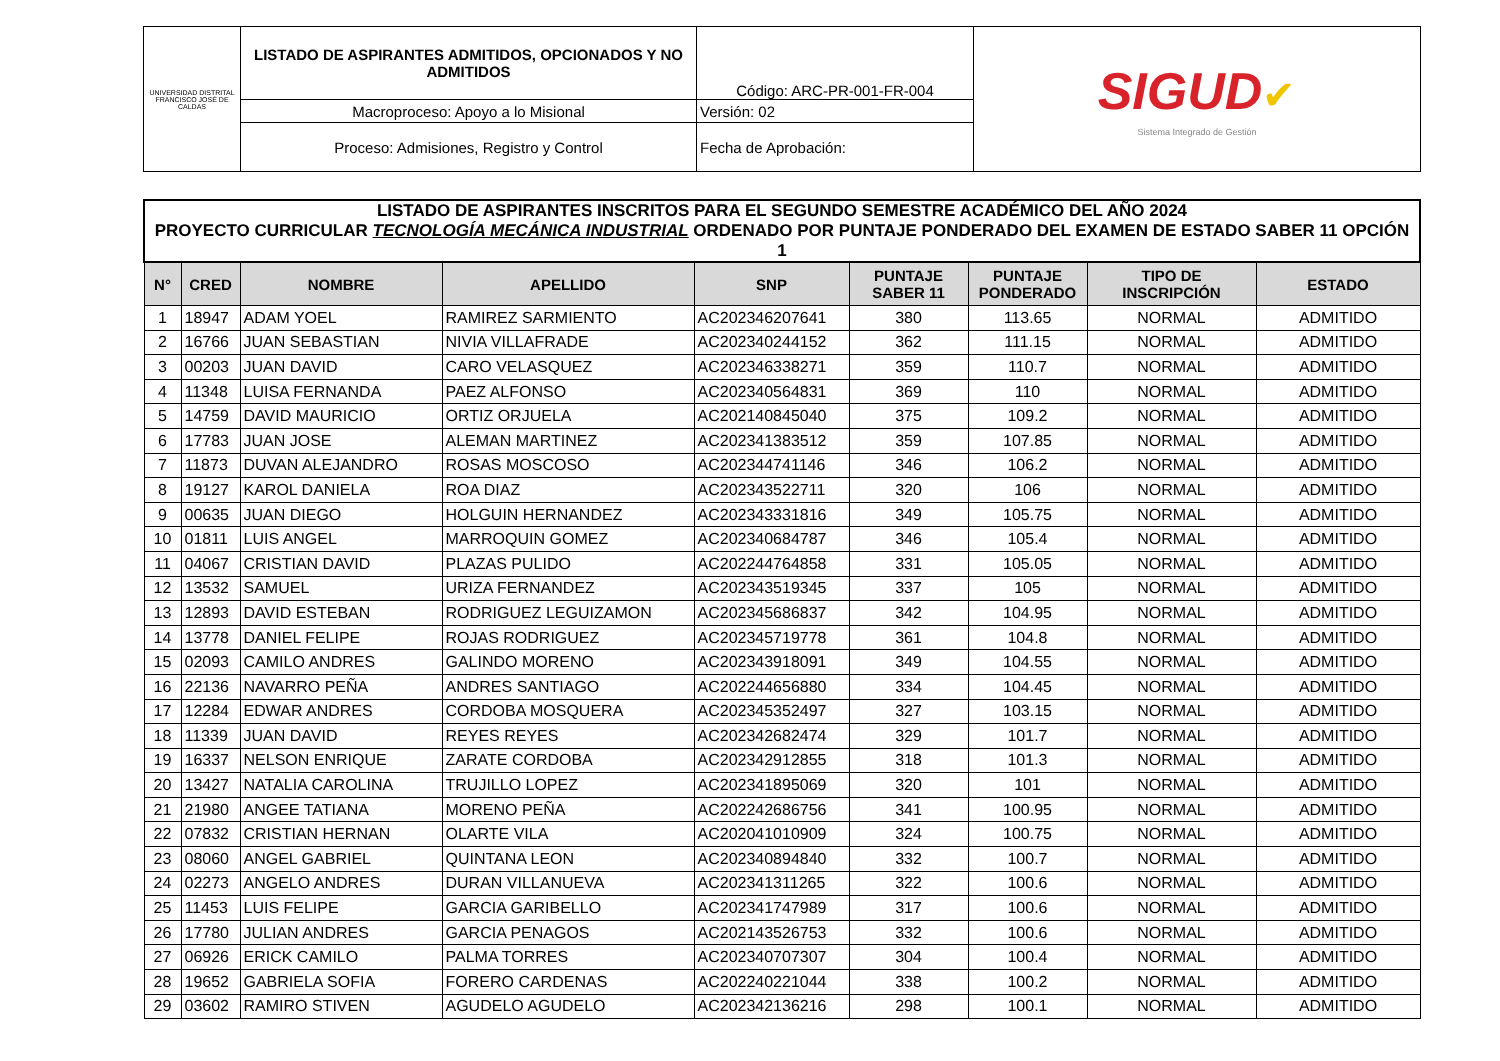| UNIVERSIDAD DISTRITAL FRANCISCO JOSÉ DE CALDAS | LISTADO DE ASPIRANTES ADMITIDOS, OPCIONADOS Y NO ADMITIDOS | Código: ARC-PR-001-FR-004 | SIGUD ✔ Sistema Integrado de Gestión |
| | Macroproceso: Apoyo a lo Misional | Versión: 02 | |
| | Proceso: Admisiones, Registro y Control | Fecha de Aprobación: | |
| LISTADO DE ASPIRANTES INSCRITOS PARA EL SEGUNDO SEMESTRE ACADÉMICO DEL AÑO 2024 PROYECTO CURRICULAR TECNOLOGÍA MECÁNICA INDUSTRIAL ORDENADO POR PUNTAJE PONDERADO DEL EXAMEN DE ESTADO SABER 11 OPCIÓN 1 | | | | | | | | |
| N° | CRED | NOMBRE | APELLIDO | SNP | PUNTAJE SABER 11 | PUNTAJE PONDERADO | TIPO DE INSCRIPCIÓN | ESTADO |
| 1 | 18947 | ADAM YOEL | RAMIREZ SARMIENTO | AC202346207641 | 380 | 113.65 | NORMAL | ADMITIDO |
| 2 | 16766 | JUAN SEBASTIAN | NIVIA VILLAFRADE | AC202340244152 | 362 | 111.15 | NORMAL | ADMITIDO |
| 3 | 00203 | JUAN DAVID | CARO VELASQUEZ | AC202346338271 | 359 | 110.7 | NORMAL | ADMITIDO |
| 4 | 11348 | LUISA FERNANDA | PAEZ ALFONSO | AC202340564831 | 369 | 110 | NORMAL | ADMITIDO |
| 5 | 14759 | DAVID MAURICIO | ORTIZ ORJUELA | AC202140845040 | 375 | 109.2 | NORMAL | ADMITIDO |
| 6 | 17783 | JUAN JOSE | ALEMAN MARTINEZ | AC202341383512 | 359 | 107.85 | NORMAL | ADMITIDO |
| 7 | 11873 | DUVAN ALEJANDRO | ROSAS MOSCOSO | AC202344741146 | 346 | 106.2 | NORMAL | ADMITIDO |
| 8 | 19127 | KAROL DANIELA | ROA DIAZ | AC202343522711 | 320 | 106 | NORMAL | ADMITIDO |
| 9 | 00635 | JUAN DIEGO | HOLGUIN HERNANDEZ | AC202343331816 | 349 | 105.75 | NORMAL | ADMITIDO |
| 10 | 01811 | LUIS ANGEL | MARROQUIN GOMEZ | AC202340684787 | 346 | 105.4 | NORMAL | ADMITIDO |
| 11 | 04067 | CRISTIAN DAVID | PLAZAS PULIDO | AC202244764858 | 331 | 105.05 | NORMAL | ADMITIDO |
| 12 | 13532 | SAMUEL | URIZA FERNANDEZ | AC202343519345 | 337 | 105 | NORMAL | ADMITIDO |
| 13 | 12893 | DAVID ESTEBAN | RODRIGUEZ LEGUIZAMON | AC202345686837 | 342 | 104.95 | NORMAL | ADMITIDO |
| 14 | 13778 | DANIEL FELIPE | ROJAS RODRIGUEZ | AC202345719778 | 361 | 104.8 | NORMAL | ADMITIDO |
| 15 | 02093 | CAMILO ANDRES | GALINDO MORENO | AC202343918091 | 349 | 104.55 | NORMAL | ADMITIDO |
| 16 | 22136 | NAVARRO PEÑA | ANDRES SANTIAGO | AC202244656880 | 334 | 104.45 | NORMAL | ADMITIDO |
| 17 | 12284 | EDWAR ANDRES | CORDOBA MOSQUERA | AC202345352497 | 327 | 103.15 | NORMAL | ADMITIDO |
| 18 | 11339 | JUAN DAVID | REYES REYES | AC202342682474 | 329 | 101.7 | NORMAL | ADMITIDO |
| 19 | 16337 | NELSON ENRIQUE | ZARATE CORDOBA | AC202342912855 | 318 | 101.3 | NORMAL | ADMITIDO |
| 20 | 13427 | NATALIA CAROLINA | TRUJILLO LOPEZ | AC202341895069 | 320 | 101 | NORMAL | ADMITIDO |
| 21 | 21980 | ANGEE TATIANA | MORENO PEÑA | AC202242686756 | 341 | 100.95 | NORMAL | ADMITIDO |
| 22 | 07832 | CRISTIAN HERNAN | OLARTE VILA | AC202041010909 | 324 | 100.75 | NORMAL | ADMITIDO |
| 23 | 08060 | ANGEL GABRIEL | QUINTANA LEON | AC202340894840 | 332 | 100.7 | NORMAL | ADMITIDO |
| 24 | 02273 | ANGELO ANDRES | DURAN VILLANUEVA | AC202341311265 | 322 | 100.6 | NORMAL | ADMITIDO |
| 25 | 11453 | LUIS FELIPE | GARCIA GARIBELLO | AC202341747989 | 317 | 100.6 | NORMAL | ADMITIDO |
| 26 | 17780 | JULIAN ANDRES | GARCIA PENAGOS | AC202143526753 | 332 | 100.6 | NORMAL | ADMITIDO |
| 27 | 06926 | ERICK CAMILO | PALMA TORRES | AC202340707307 | 304 | 100.4 | NORMAL | ADMITIDO |
| 28 | 19652 | GABRIELA SOFIA | FORERO CARDENAS | AC202240221044 | 338 | 100.2 | NORMAL | ADMITIDO |
| 29 | 03602 | RAMIRO STIVEN | AGUDELO AGUDELO | AC202342136216 | 298 | 100.1 | NORMAL | ADMITIDO |